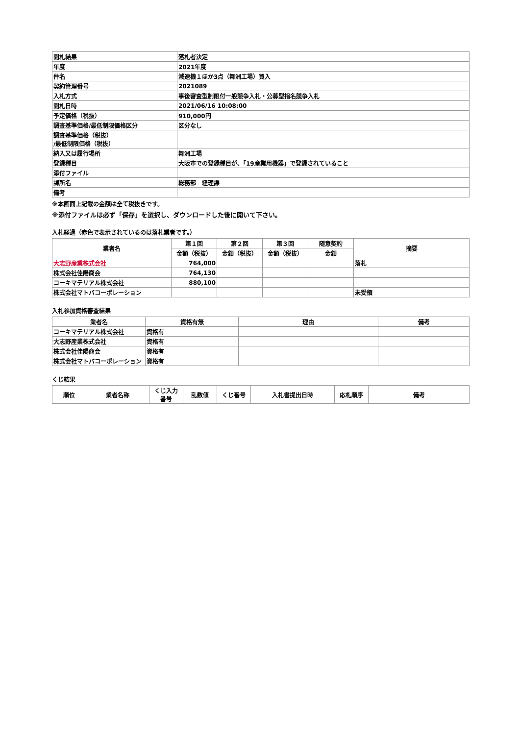| 開札結果 | 落札者決定 |
| 年度 | 2021年度 |
| 件名 | 減速機１ほか3点（舞洲工場）買入 |
| 契約管理番号 | 2021089 |
| 入札方式 | 事後審査型制限付一般競争入札・公募型指名競争入札 |
| 開札日時 | 2021/06/16 10:08:00 |
| 予定価格（税抜） | 910,000円 |
| 調査基準価格/最低制限価格区分 | 区分なし |
| 調査基準価格（税抜） /最低制限価格（税抜） | |
| 納入又は履行場所 | 舞洲工場 |
| 登録種目 | 大阪市での登録種目が、「19産業用機器」で登録されていること |
| 添付ファイル | |
| 課所名 | 総務部 経理課 |
| 備考 | |
※本画面上記載の金額は全て税抜きです。
※添付ファイルは必ず「保存」を選択し、ダウンロードした後に開いて下さい。
入札経過（赤色で表示されているのは落札業者です。）
| 業者名 | 第１回 | 第２回 | 第３回 | 随意契約 | 摘要 |
| --- | --- | --- | --- | --- | --- |
| | 金額（税抜） | 金額（税抜） | 金額（税抜） | 金額 | |
| 大志野産業株式会社 | 764,000 | | | | 落札 |
| 株式会社佳陽商会 | 764,130 | | | | |
| コーキマテリアル株式会社 | 880,100 | | | | |
| 株式会社マトバコーポレーション | | | | | 未受領 |
入札参加資格審査結果
| 業者名 | 資格有無 | 理由 | 備考 |
| --- | --- | --- | --- |
| コーキマテリアル株式会社 | 資格有 | | |
| 大志野産業株式会社 | 資格有 | | |
| 株式会社佳陽商会 | 資格有 | | |
| 株式会社マトバコーポレーション | 資格有 | | |
くじ結果
| 順位 | 業者名称 | くじ入力 番号 | 乱数値 | くじ番号 | 入札書提出日時 | 応札順序 | 備考 |
| --- | --- | --- | --- | --- | --- | --- | --- |